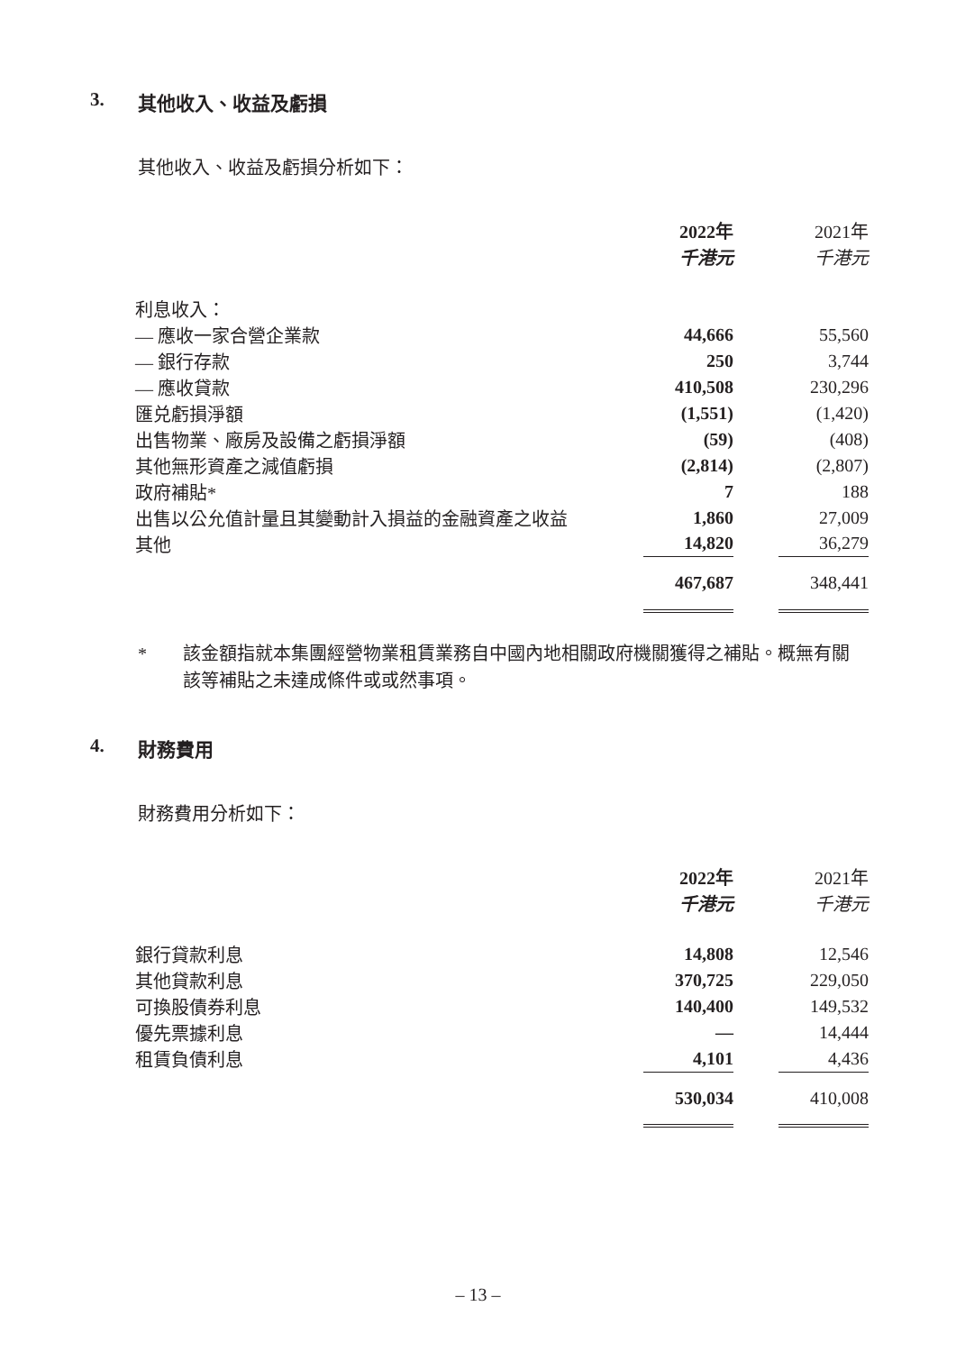3. 其他收入、收益及虧損
其他收入、收益及虧損分析如下：
| | 2022年 | | 2021年 |
| --- | --- | --- | --- |
| | 千港元 | | 千港元 |
| 利息收入： | | | |
| — 應收一家合營企業款 | 44,666 | | 55,560 |
| — 銀行存款 | 250 | | 3,744 |
| — 應收貸款 | 410,508 | | 230,296 |
| 匯兑虧損淨額 | (1,551) | | (1,420) |
| 出售物業、廠房及設備之虧損淨額 | (59) | | (408) |
| 其他無形資產之減值虧損 | (2,814) | | (2,807) |
| 政府補貼* | 7 | | 188 |
| 出售以公允值計量且其變動計入損益的金融資產之收益 | 1,860 | | 27,009 |
| 其他 | 14,820 | | 36,279 |
| | 467,687 | | 348,441 |
* 該金額指就本集團經營物業租賃業務自中國內地相關政府機關獲得之補貼。概無有關該等補貼之未達成條件或或然事項。
4. 財務費用
財務費用分析如下：
| | 2022年 | | 2021年 |
| --- | --- | --- | --- |
| | 千港元 | | 千港元 |
| 銀行貸款利息 | 14,808 | | 12,546 |
| 其他貸款利息 | 370,725 | | 229,050 |
| 可換股債券利息 | 140,400 | | 149,532 |
| 優先票據利息 | — | | 14,444 |
| 租賃負債利息 | 4,101 | | 4,436 |
| | 530,034 | | 410,008 |
– 13 –